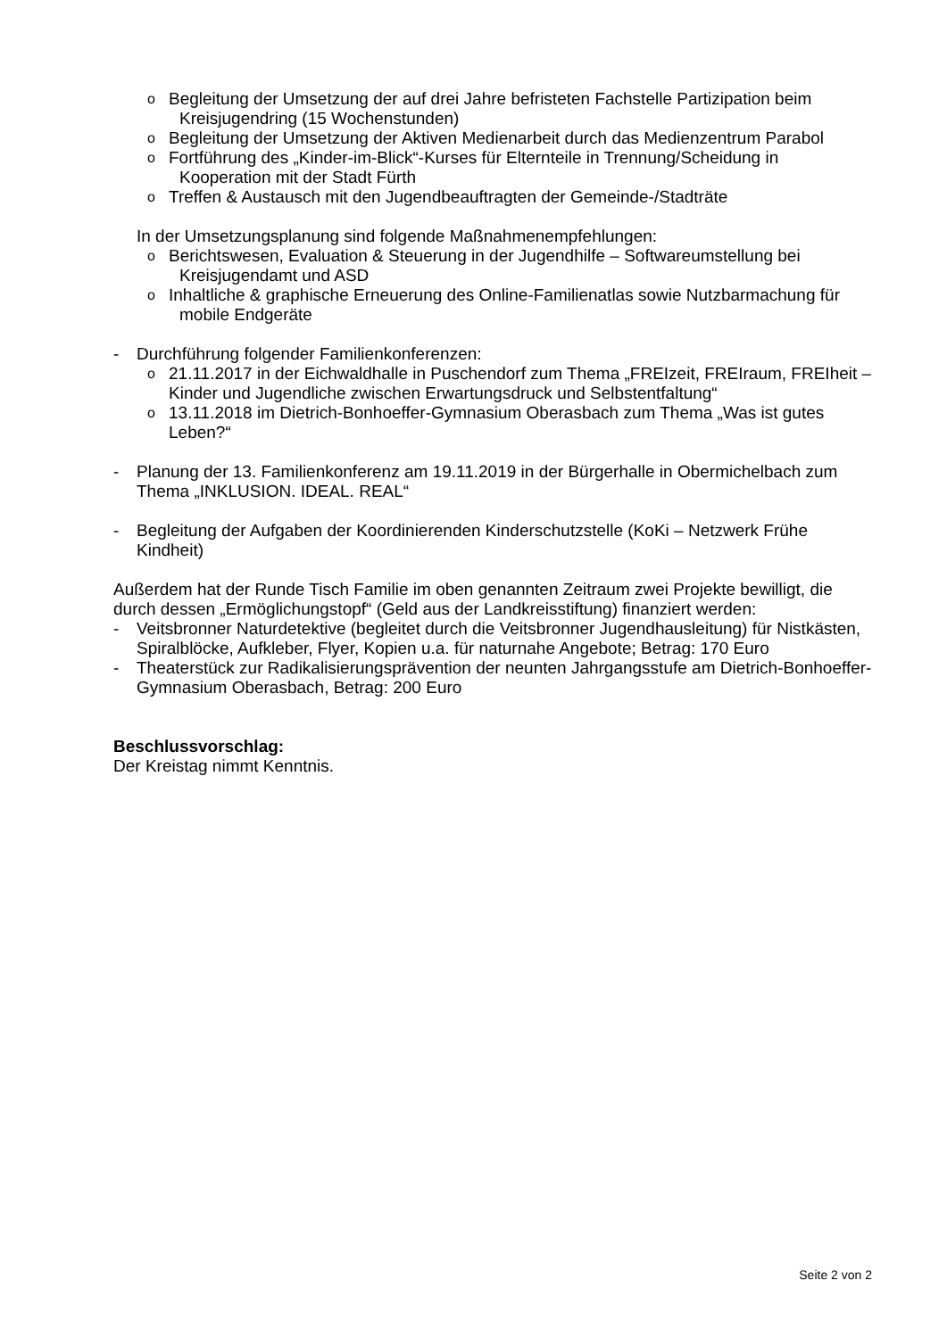o Begleitung der Umsetzung der auf drei Jahre befristeten Fachstelle Partizipation beim Kreisjugendring (15 Wochenstunden)
o Begleitung der Umsetzung der Aktiven Medienarbeit durch das Medienzentrum Parabol
o Fortführung des „Kinder-im-Blick“-Kurses für Elternteile in Trennung/Scheidung in Kooperation mit der Stadt Fürth
o Treffen & Austausch mit den Jugendbeauftragten der Gemeinde-/Stadträte
In der Umsetzungsplanung sind folgende Maßnahmenempfehlungen:
o Berichtswesen, Evaluation & Steuerung in der Jugendhilfe – Softwareumstellung bei Kreisjugendamt und ASD
o Inhaltliche & graphische Erneuerung des Online-Familienatlas sowie Nutzbarmachung für mobile Endgeräte
- Durchführung folgender Familienkonferenzen:
o 21.11.2017 in der Eichwaldhalle in Puschendorf zum Thema „FREIzeit, FREIraum, FREIheit – Kinder und Jugendliche zwischen Erwartungsdruck und Selbstentfaltung“
o 13.11.2018 im Dietrich-Bonhoeffer-Gymnasium Oberasbach zum Thema „Was ist gutes Leben?“
- Planung der 13. Familienkonferenz am 19.11.2019 in der Bürgerhalle in Obermichelbach zum Thema „INKLUSION. IDEAL. REAL“
- Begleitung der Aufgaben der Koordinierenden Kinderschutzstelle (KoKi – Netzwerk Frühe Kindheit)
Außerdem hat der Runde Tisch Familie im oben genannten Zeitraum zwei Projekte bewilligt, die durch dessen „Ermöglichungstopf“ (Geld aus der Landkreisstiftung) finanziert werden:
- Veitsbronner Naturdetektive (begleitet durch die Veitsbronner Jugendhausleitung) für Nistkästen, Spiralblöcke, Aufkleber, Flyer, Kopien u.a. für naturnahe Angebote; Betrag: 170 Euro
- Theaterstück zur Radikalisierungsprävention der neunten Jahrgangsstufe am Dietrich-Bonhoeffer-Gymnasium Oberasbach, Betrag: 200 Euro
Beschlussvorschlag:
Der Kreistag nimmt Kenntnis.
Seite 2 von 2